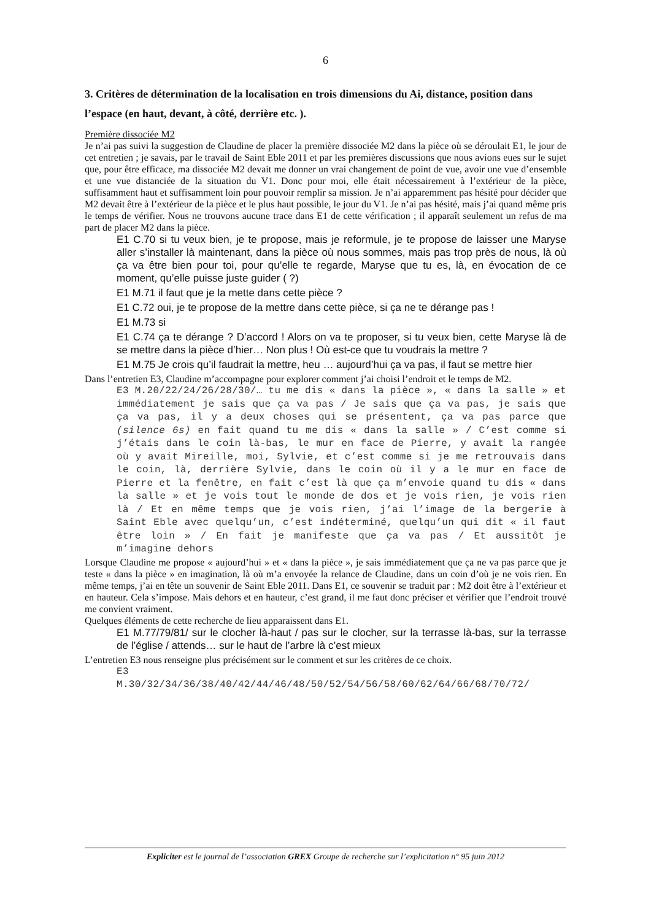6
3. Critères de détermination de la localisation en trois dimensions du Ai, distance, position dans l’espace (en haut, devant, à côté, derrière etc. ).
Première dissociée M2
Je n’ai pas suivi la suggestion de Claudine de placer la première dissociée M2 dans la pièce où se déroulait E1, le jour de cet entretien ; je savais, par le travail de Saint Eble 2011 et par les premières discussions que nous avions eues sur le sujet que, pour être efficace, ma dissociée M2 devait me donner un vrai changement de point de vue, avoir une vue d’ensemble et une vue distanciée de la situation du V1. Donc pour moi, elle était nécessairement à l’extérieur de la pièce, suffisamment haut et suffisamment loin pour pouvoir remplir sa mission. Je n’ai apparemment pas hésité pour décider que M2 devait être à l’extérieur de la pièce et le plus haut possible, le jour du V1. Je n’ai pas hésité, mais j’ai quand même pris le temps de vérifier. Nous ne trouvons aucune trace dans E1 de cette vérification ; il apparaît seulement un refus de ma part de placer M2 dans la pièce.
E1 C.70 si tu veux bien, je te propose, mais je reformule, je te propose de laisser une Maryse aller s’installer là maintenant, dans la pièce où nous sommes, mais pas trop près de nous, là où ça va être bien pour toi, pour qu’elle te regarde, Maryse que tu es, là, en évocation de ce moment, qu’elle puisse juste guider ( ?)
E1 M.71 il faut que je la mette dans cette pièce ?
E1 C.72 oui, je te propose de la mettre dans cette pièce, si ça ne te dérange pas !
E1 M.73 si
E1 C.74 ça te dérange ? D’accord ! Alors on va te proposer, si tu veux bien, cette Maryse là de se mettre dans la pièce d’hier… Non plus ! Où est-ce que tu voudrais la mettre ?
E1 M.75 Je crois qu’il faudrait la mettre, heu … aujourd’hui ça va pas, il faut se mettre hier
Dans l’entretien E3, Claudine m’accompagne pour explorer comment j’ai choisi l’endroit et le temps de M2.
E3 M.20/22/24/26/28/30/… tu me dis « dans la pièce », « dans la salle » et immédiatement je sais que ça va pas / Je sais que ça va pas, je sais que ça va pas, il y a deux choses qui se présentent, ça va pas parce que (silence 6s) en fait quand tu me dis « dans la salle » / C’est comme si j’étais dans le coin là-bas, le mur en face de Pierre, y avait la rangée où y avait Mireille, moi, Sylvie, et c’est comme si je me retrouvais dans le coin, là, derrière Sylvie, dans le coin où il y a le mur en face de Pierre et la fenêtre, en fait c’est là que ça m’envoie quand tu dis « dans la salle » et je vois tout le monde de dos et je vois rien, je vois rien là / Et en même temps que je vois rien, j’ai l’image de la bergerie à Saint Eble avec quelqu’un, c’est indéterminé, quelqu’un qui dit « il faut être loin » / En fait je manifeste que ça va pas / Et aussitôt je m’imagine dehors
Lorsque Claudine me propose « aujourd’hui » et « dans la pièce », je sais immédiatement que ça ne va pas parce que je teste « dans la pièce » en imagination, là où m’a envoyée la relance de Claudine, dans un coin d’où je ne vois rien. En même temps, j’ai en tête un souvenir de Saint Eble 2011. Dans E1, ce souvenir se traduit par : M2 doit être à l’extérieur et en hauteur. Cela s’impose. Mais dehors et en hauteur, c’est grand, il me faut donc préciser et vérifier que l’endroit trouvé me convient vraiment.
Quelques éléments de cette recherche de lieu apparaissent dans E1.
E1 M.77/79/81/ sur le clocher là-haut / pas sur le clocher, sur la terrasse là-bas, sur la terrasse de l’église / attends… sur le haut de l’arbre là c’est mieux
L’entretien E3 nous renseigne plus précisément sur le comment et sur les critères de ce choix.
E3
M.30/32/34/36/38/40/42/44/46/48/50/52/54/56/58/60/62/64/66/68/70/72/
Expliciter est le journal de l’association GREX Groupe de recherche sur l’explicitation n° 95 juin 2012